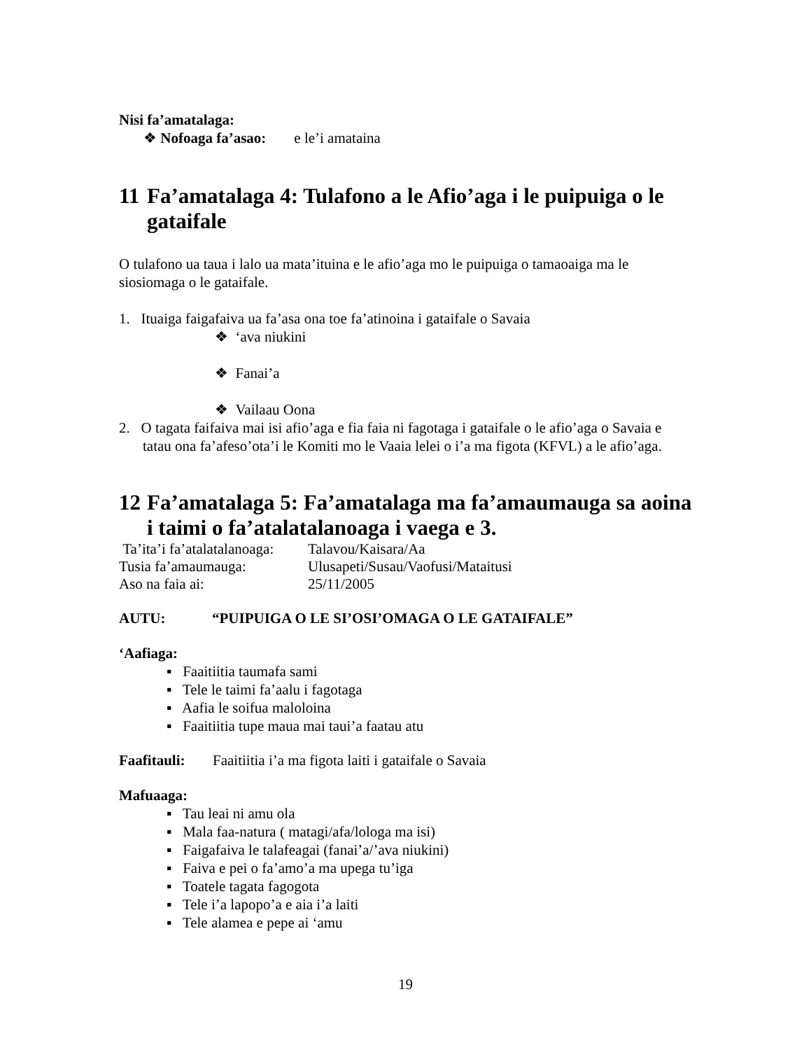Nisi fa’amatalaga:
❖ Nofoaga fa’asao: e le’i amataina
11 Fa’amatalaga 4: Tulafono a le Afio’aga i le puipuiga o le gataifale
O tulafono ua taua i lalo ua mata’ituina e le afio’aga mo le puipuiga o tamaoaiga ma le siosiomaga o le gataifale.
1. Ituaiga faigafaiva ua fa’asa ona toe fa’atinoina i gataifale o Savaia
❖ ‘ava niukini
❖ Fanai’a
❖ Vailaau Oona
2. O tagata faifaiva mai isi afio’aga e fia faia ni fagotaga i gataifale o le afio’aga o Savaia e tatau ona fa’afeso’ota’i le Komiti mo le Vaaia lelei o i’a ma figota (KFVL) a le afio’aga.
12 Fa’amatalaga 5: Fa’amatalaga ma fa’amaumauga sa aoina i taimi o fa’atalatalanoaga i vaega e 3.
Ta’ita’i fa’atalatalanoaga: Talavou/Kaisara/Aa
Tusia fa’amaumauga: Ulusapeti/Susau/Vaofusi/Mataitusi
Aso na faia ai: 25/11/2005
AUTU: “PUIPUIGA O LE SI’OSI’OMAGA O LE GATAIFALE”
‘Aafiaga:
▪ Faaitiitia taumafa sami
▪ Tele le taimi fa’aalu i fagotaga
▪ Aafia le soifua maloloina
▪ Faaitiitia tupe maua mai taui’a faatau atu
Faafitauli: Faaitiitia i’a ma figota laiti i gataifale o Savaia
Mafuaaga:
▪ Tau leai ni amu ola
▪ Mala faa-natura ( matagi/afa/lologa ma isi)
▪ Faigafaiva le talafeagai (fanai’a/’ava niukini)
▪ Faiva e pei o fa’amo’a ma upega tu’iga
▪ Toatele tagata fagogota
▪ Tele i’a lapopo’a e aia i’a laiti
▪ Tele alamea e pepe ai ‘amu
19